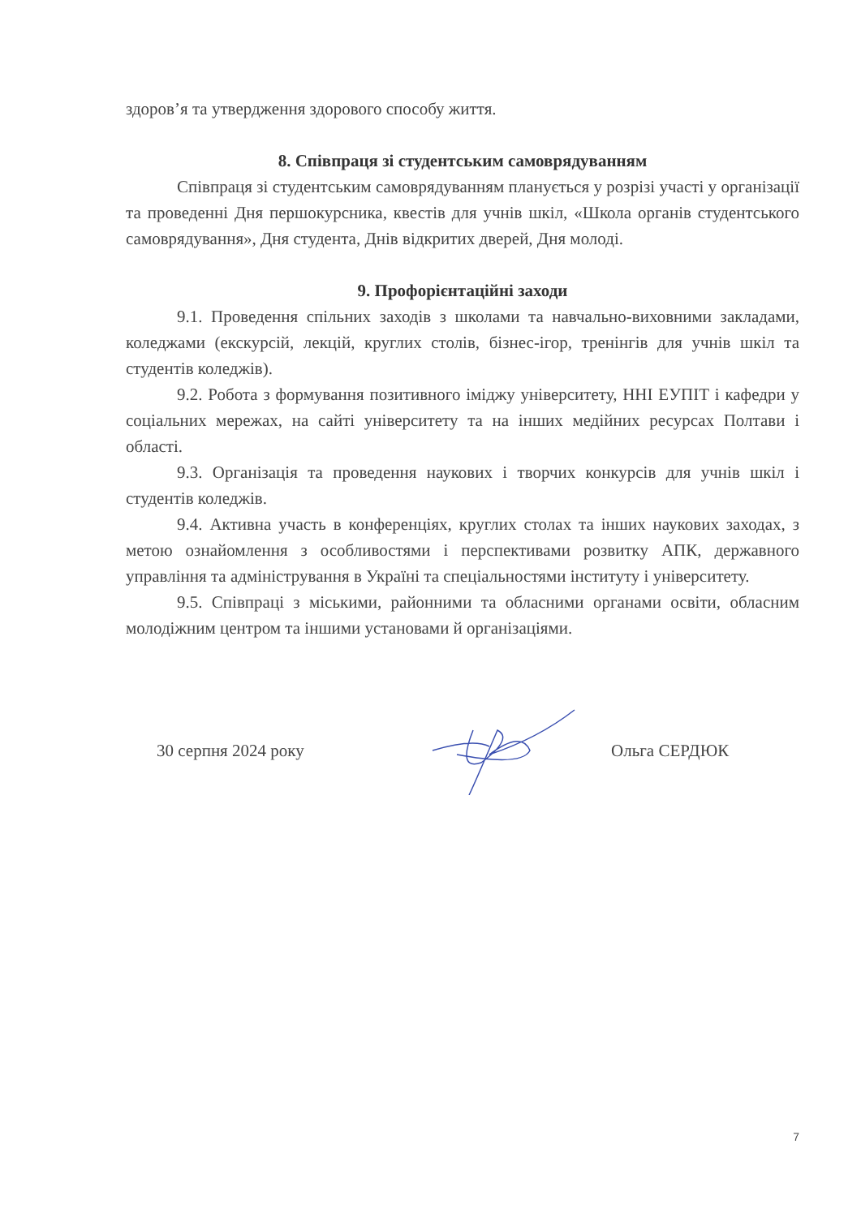здоров’я та утвердження здорового способу життя.
8. Співпраця зі студентським самоврядуванням
Співпраця зі студентським самоврядуванням планується у розрізі участі у організації та проведенні Дня першокурсника, квестів для учнів шкіл, «Школа органів студентського самоврядування», Дня студента, Днів відкритих дверей, Дня молоді.
9. Профорієнтаційні заходи
9.1. Проведення спільних заходів з школами та навчально-виховними закладами, коледжами (екскурсій, лекцій, круглих столів, бізнес-ігор, тренінгів для учнів шкіл та студентів коледжів).
9.2. Робота з формування позитивного іміджу університету, ННІ ЕУПІТ і кафедри у соціальних мережах, на сайті університету та на інших медійних ресурсах Полтави і області.
9.3. Організація та проведення наукових і творчих конкурсів для учнів шкіл і студентів коледжів.
9.4. Активна участь в конференціях, круглих столах та інших наукових заходах, з метою ознайомлення з особливостями і перспективами розвитку АПК, державного управління та адміністрування в Україні та спеціальностями інституту і університету.
9.5. Співпраці з міськими, районними та обласними органами освіти, обласним молодіжним центром та іншими установами й організаціями.
30 серпня 2024 року Ольга СЕРДЮК
7